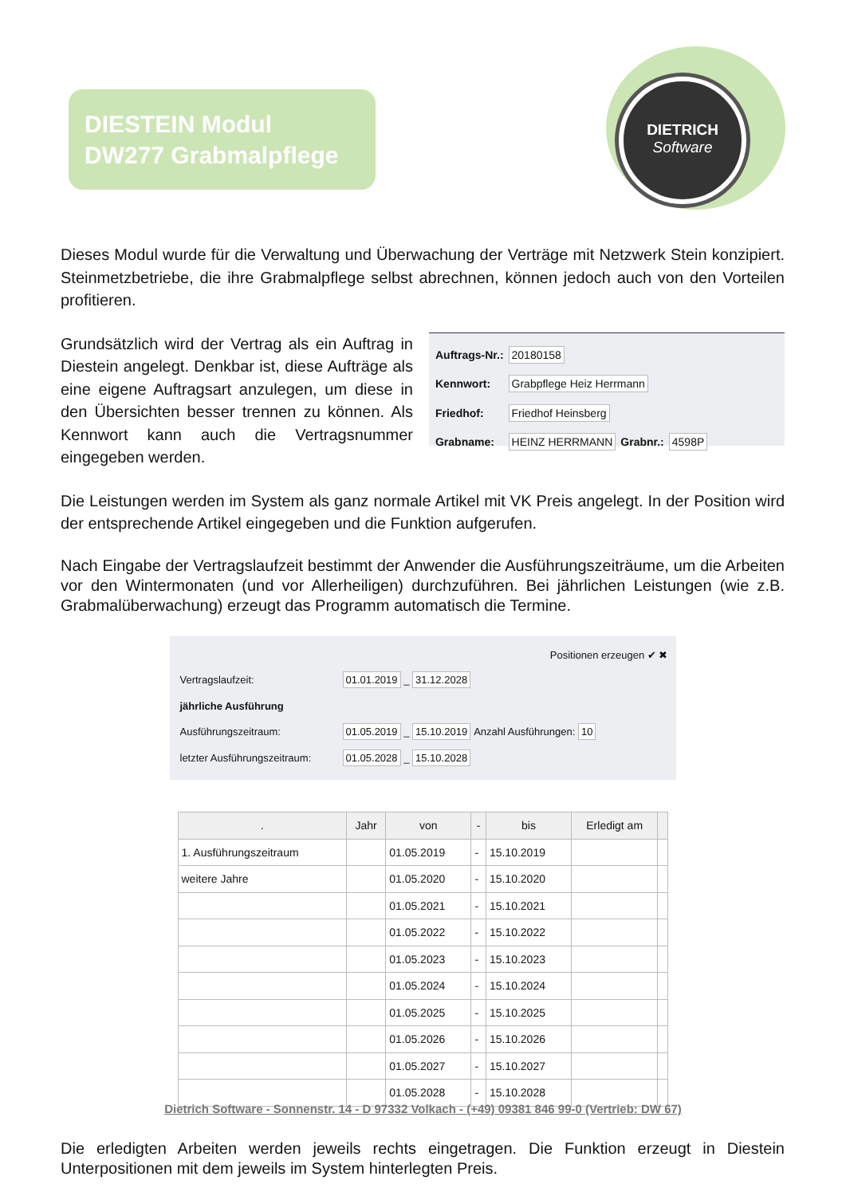DIESTEIN Modul
DW277 Grabmalpflege
DIETRICH
Software
Dieses Modul wurde für die Verwaltung und Überwachung der Verträge mit Netzwerk Stein konzipiert. Steinmetzbetriebe, die ihre Grabmalpflege selbst abrechnen, können jedoch auch von den Vorteilen profitieren.
Grundsätzlich wird der Vertrag als ein Auftrag in Diestein angelegt. Denkbar ist, diese Aufträge als eine eigene Auftragsart anzulegen, um diese in den Übersichten besser trennen zu können. Als Kennwort kann auch die Vertragsnummer eingegeben werden.
| Auftrags-Nr.: | 20180158 | | |
| Kennwort: | Grabpflege Heiz Herrmann | | |
| Friedhof: | Friedhof Heinsberg | | |
| Grabname: | HEINZ HERRMANN | Grabnr.: | 4598P |
Die Leistungen werden im System als ganz normale Artikel mit VK Preis angelegt. In der Position wird der entsprechende Artikel eingegeben und die Funktion aufgerufen.
Nach Eingabe der Vertragslaufzeit bestimmt der Anwender die Ausführungszeiträume, um die Arbeiten vor den Wintermonaten (und vor Allerheiligen) durchzuführen. Bei jährlichen Leistungen (wie z.B. Grabmalüberwachung) erzeugt das Programm automatisch die Termine.
Positionen erzeugen ✔ ✖
| Vertragslaufzeit: | 01.01.2019 _ 31.12.2028 | |
| jährliche Ausführung | | |
| Ausführungszeitraum: | 01.05.2019 _ 15.10.2019 | Anzahl Ausführungen: 10 |
| letzter Ausführungszeitraum: | 01.05.2028 _ 15.10.2028 | |
| . | Jahr | von | - | bis | Erledigt am | |
| --- | --- | --- | --- | --- | --- | --- |
| 1. Ausführungszeitraum | | 01.05.2019 | - | 15.10.2019 | | |
| weitere Jahre | | 01.05.2020 | - | 15.10.2020 | | |
| | | 01.05.2021 | - | 15.10.2021 | | |
| | | 01.05.2022 | - | 15.10.2022 | | |
| | | 01.05.2023 | - | 15.10.2023 | | |
| | | 01.05.2024 | - | 15.10.2024 | | |
| | | 01.05.2025 | - | 15.10.2025 | | |
| | | 01.05.2026 | - | 15.10.2026 | | |
| | | 01.05.2027 | - | 15.10.2027 | | |
| | | 01.05.2028 | - | 15.10.2028 | | |
Die erledigten Arbeiten werden jeweils rechts eingetragen. Die Funktion erzeugt in Diestein Unterpositionen mit dem jeweils im System hinterlegten Preis.
Dietrich Software - Sonnenstr. 14 - D 97332 Volkach - (+49) 09381 846 99-0 (Vertrieb: DW 67)